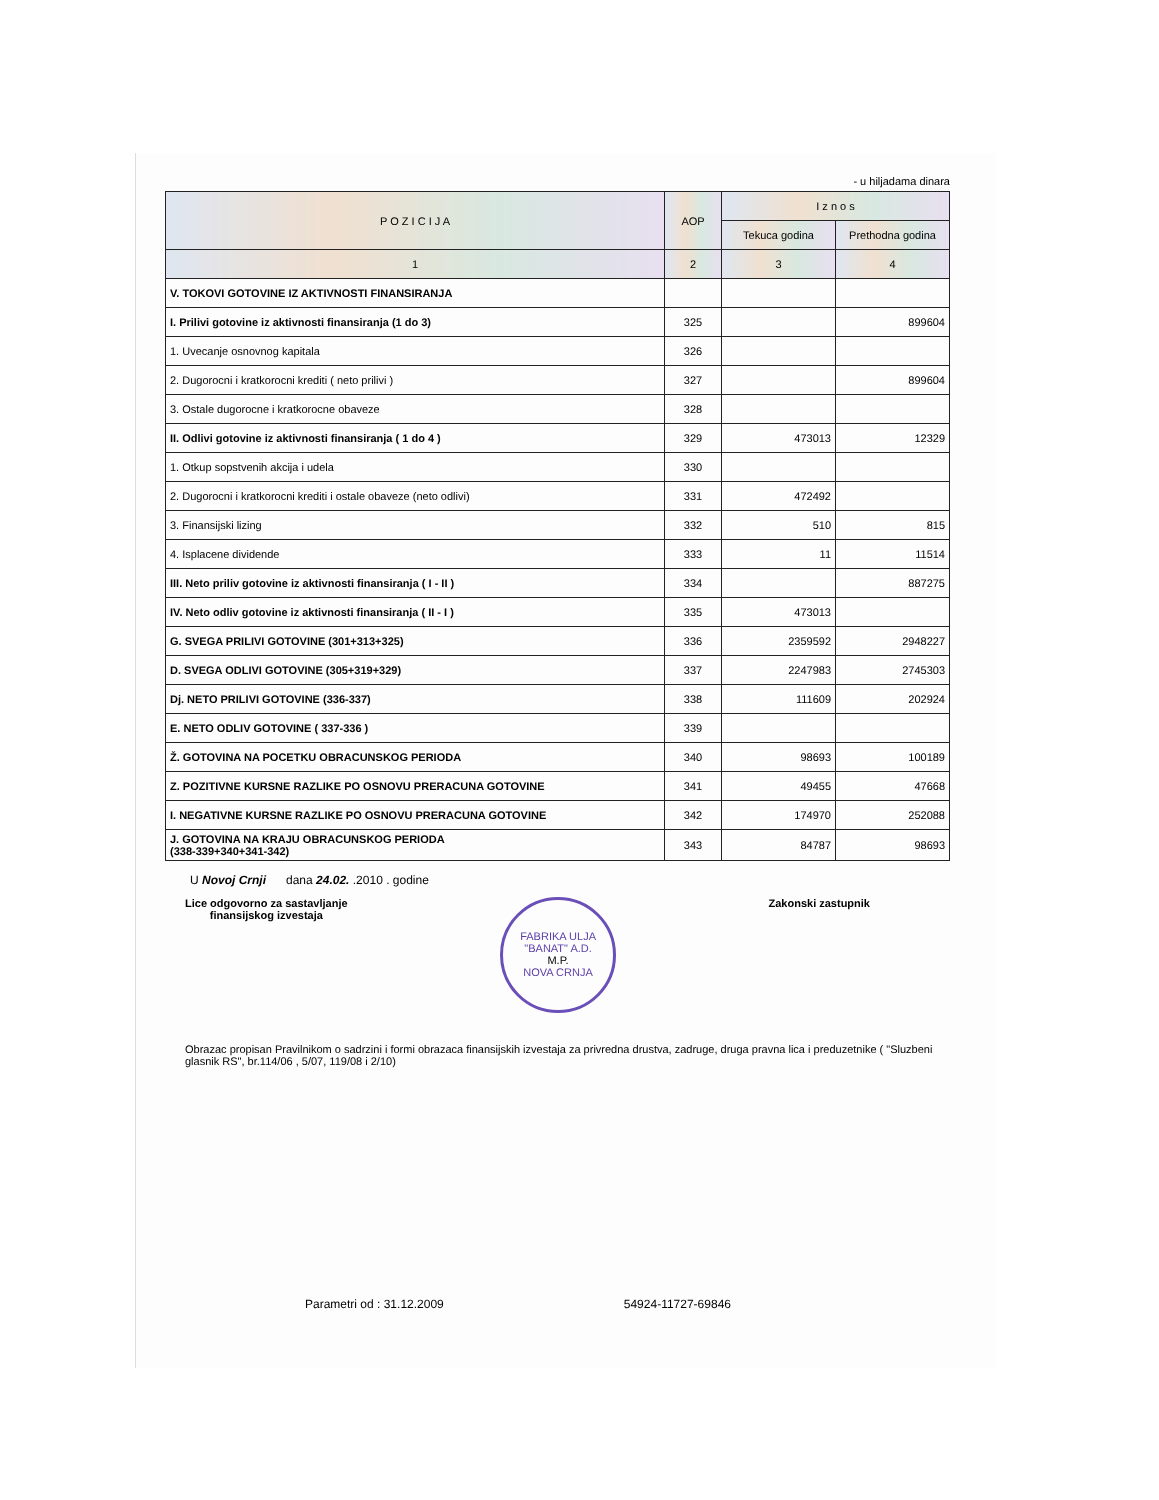- u hiljadama dinara
| P O Z I C I J A | AOP | I z n o s | |
| --- | --- | --- | --- |
| | | Tekuca godina | Prethodna godina |
| 1 | 2 | 3 | 4 |
| V. TOKOVI GOTOVINE IZ AKTIVNOSTI FINANSIRANJA | | | |
| I. Prilivi gotovine iz aktivnosti finansiranja (1 do 3) | 325 | | 899604 |
| 1. Uvecanje osnovnog kapitala | 326 | | |
| 2. Dugorocni i kratkorocni krediti ( neto prilivi ) | 327 | | 899604 |
| 3. Ostale dugorocne i kratkorocne obaveze | 328 | | |
| II. Odlivi gotovine iz aktivnosti finansiranja ( 1 do 4 ) | 329 | 473013 | 12329 |
| 1. Otkup sopstvenih akcija i udela | 330 | | |
| 2. Dugorocni i kratkorocni krediti i ostale obaveze (neto odlivi) | 331 | 472492 | |
| 3. Finansijski lizing | 332 | 510 | 815 |
| 4. Isplacene dividende | 333 | 11 | 11514 |
| III. Neto priliv gotovine iz aktivnosti finansiranja ( I - II ) | 334 | | 887275 |
| IV. Neto odliv gotovine iz aktivnosti finansiranja ( II - I ) | 335 | 473013 | |
| G. SVEGA PRILIVI GOTOVINE (301+313+325) | 336 | 2359592 | 2948227 |
| D. SVEGA ODLIVI GOTOVINE (305+319+329) | 337 | 2247983 | 2745303 |
| Dj. NETO PRILIVI GOTOVINE (336-337) | 338 | 111609 | 202924 |
| E. NETO ODLIV GOTOVINE ( 337-336 ) | 339 | | |
| Ž. GOTOVINA NA POCETKU OBRACUNSKOG PERIODA | 340 | 98693 | 100189 |
| Z. POZITIVNE KURSNE RAZLIKE PO OSNOVU PRERACUNA GOTOVINE | 341 | 49455 | 47668 |
| I. NEGATIVNE KURSNE RAZLIKE PO OSNOVU PRERACUNA GOTOVINE | 342 | 174970 | 252088 |
| J. GOTOVINA NA KRAJU OBRACUNSKOG PERIODA (338-339+340+341-342) | 343 | 84787 | 98693 |
U Novoj Crnji dana 24.02. .2010 . godine
Lice odgovorno za sastavljanje
finansijskog izvestaja
FABRIKA ULJA "BANAT" A.D.
M.P.
NOVA CRNJA
Zakonski zastupnik
Obrazac propisan Pravilnikom o sadrzini i formi obrazaca finansijskih izvestaja za privredna drustva, zadruge, druga pravna lica i preduzetnike ( "Sluzbeni glasnik RS", br.114/06 , 5/07, 119/08 i 2/10)
Parametri od : 31.12.2009 54924-11727-69846